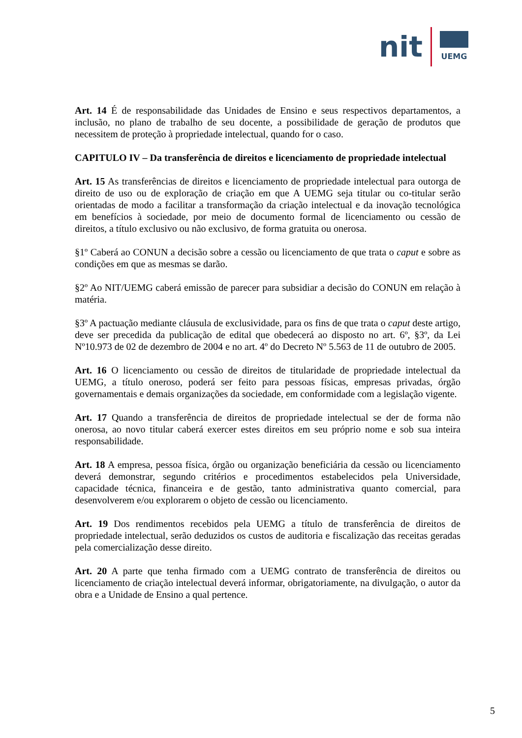nit
UEMG
Art. 14 É de responsabilidade das Unidades de Ensino e seus respectivos departamentos, a inclusão, no plano de trabalho de seu docente, a possibilidade de geração de produtos que necessitem de proteção à propriedade intelectual, quando for o caso.
CAPITULO IV – Da transferência de direitos e licenciamento de propriedade intelectual
Art. 15 As transferências de direitos e licenciamento de propriedade intelectual para outorga de direito de uso ou de exploração de criação em que A UEMG seja titular ou co-titular serão orientadas de modo a facilitar a transformação da criação intelectual e da inovação tecnológica em benefícios à sociedade, por meio de documento formal de licenciamento ou cessão de direitos, a título exclusivo ou não exclusivo, de forma gratuita ou onerosa.
§1º Caberá ao CONUN a decisão sobre a cessão ou licenciamento de que trata o caput e sobre as condições em que as mesmas se darão.
§2º Ao NIT/UEMG caberá emissão de parecer para subsidiar a decisão do CONUN em relação à matéria.
§3º A pactuação mediante cláusula de exclusividade, para os fins de que trata o caput deste artigo, deve ser precedida da publicação de edital que obedecerá ao disposto no art. 6º, §3º, da Lei Nº10.973 de 02 de dezembro de 2004 e no art. 4º do Decreto Nº 5.563 de 11 de outubro de 2005.
Art. 16 O licenciamento ou cessão de direitos de titularidade de propriedade intelectual da UEMG, a título oneroso, poderá ser feito para pessoas físicas, empresas privadas, órgão governamentais e demais organizações da sociedade, em conformidade com a legislação vigente.
Art. 17 Quando a transferência de direitos de propriedade intelectual se der de forma não onerosa, ao novo titular caberá exercer estes direitos em seu próprio nome e sob sua inteira responsabilidade.
Art. 18 A empresa, pessoa física, órgão ou organização beneficiária da cessão ou licenciamento deverá demonstrar, segundo critérios e procedimentos estabelecidos pela Universidade, capacidade técnica, financeira e de gestão, tanto administrativa quanto comercial, para desenvolverem e/ou explorarem o objeto de cessão ou licenciamento.
Art. 19 Dos rendimentos recebidos pela UEMG a título de transferência de direitos de propriedade intelectual, serão deduzidos os custos de auditoria e fiscalização das receitas geradas pela comercialização desse direito.
Art. 20 A parte que tenha firmado com a UEMG contrato de transferência de direitos ou licenciamento de criação intelectual deverá informar, obrigatoriamente, na divulgação, o autor da obra e a Unidade de Ensino a qual pertence.
5